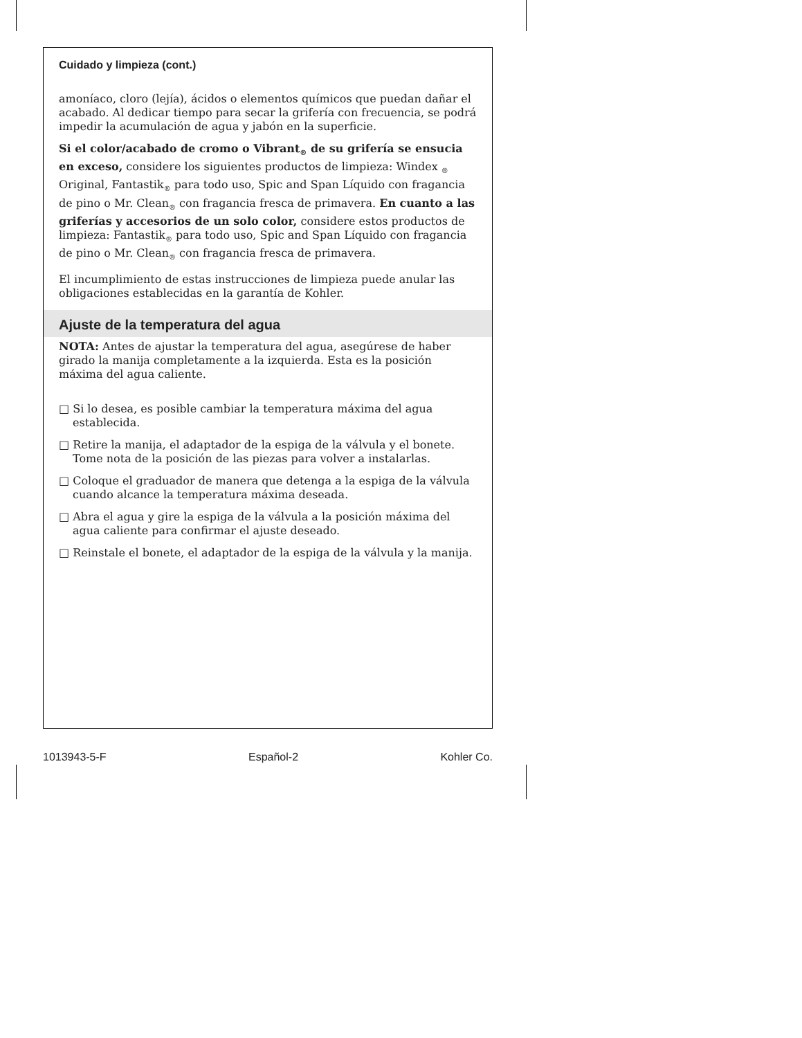Cuidado y limpieza (cont.)
amoníaco, cloro (lejía), ácidos o elementos químicos que puedan dañar el acabado. Al dedicar tiempo para secar la grifería con frecuencia, se podrá impedir la acumulación de agua y jabón en la superficie.
Si el color/acabado de cromo o Vibrant<sub>®</sub> de su grifería se ensucia en exceso, considere los siguientes productos de limpieza: Windex <sub>®</sub> Original, Fantastik<sub>®</sub> para todo uso, Spic and Span Líquido con fragancia de pino o Mr. Clean<sub>®</sub> con fragancia fresca de primavera. En cuanto a las griferías y accesorios de un solo color, considere estos productos de limpieza: Fantastik<sub>®</sub> para todo uso, Spic and Span Líquido con fragancia de pino o Mr. Clean<sub>®</sub> con fragancia fresca de primavera.
El incumplimiento de estas instrucciones de limpieza puede anular las obligaciones establecidas en la garantía de Kohler.
Ajuste de la temperatura del agua
NOTA: Antes de ajustar la temperatura del agua, asegúrese de haber girado la manija completamente a la izquierda. Esta es la posición máxima del agua caliente.
□ Si lo desea, es posible cambiar la temperatura máxima del agua establecida.
□ Retire la manija, el adaptador de la espiga de la válvula y el bonete. Tome nota de la posición de las piezas para volver a instalarlas.
□ Coloque el graduador de manera que detenga a la espiga de la válvula cuando alcance la temperatura máxima deseada.
□ Abra el agua y gire la espiga de la válvula a la posición máxima del agua caliente para confirmar el ajuste deseado.
□ Reinstale el bonete, el adaptador de la espiga de la válvula y la manija.
1013943-5-F Español-2 Kohler Co.